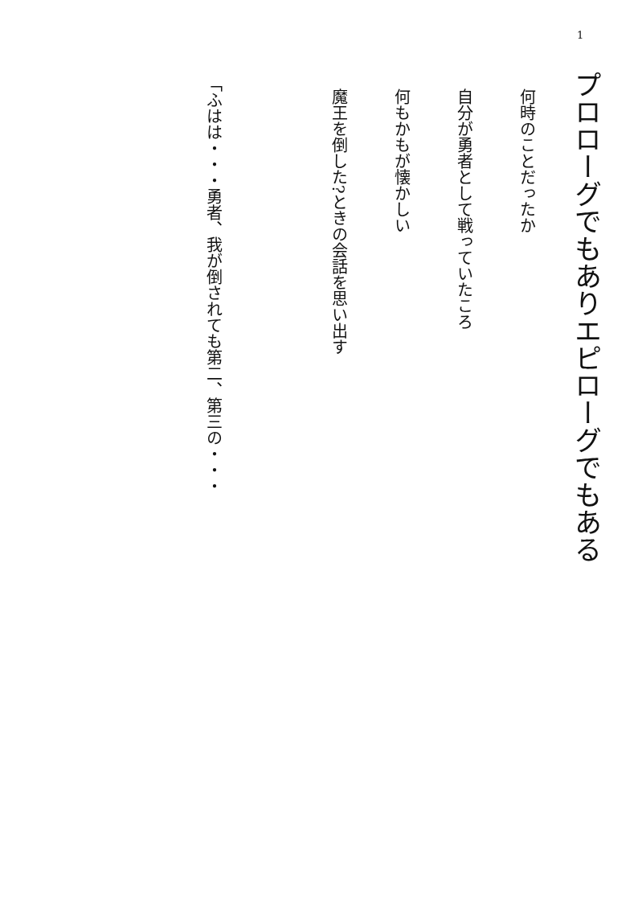1
プロローグでもありエピローグでもある
何時のことだったか
自分が勇者として戦っていたころ
何もかもが懐かしい
魔王を倒した?ときの会話を思い出す
「ふはは・・・勇者、我が倒されても第二、第三の・・・